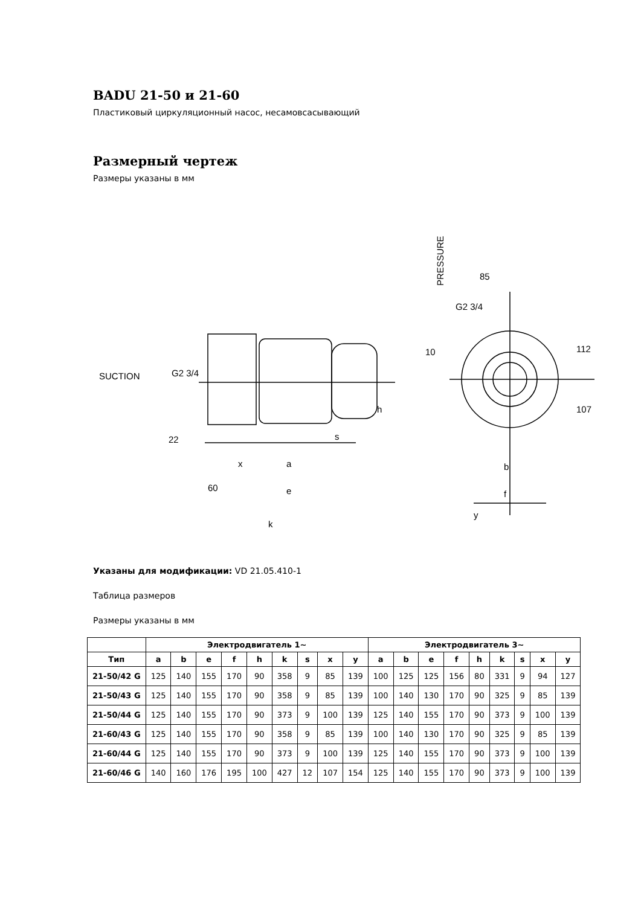BADU 21-50 и 21-60
Пластиковый циркуляционный насос, несамовсасывающий
Размерный чертеж
Размеры указаны в мм
SUCTION
PRESSURE
85
G2 3/4
10
112
107
G2 3/4
h
22
s
x
a
60
e
k
b
f
y
Указаны для модификации: VD 21.05.410-1
Таблица размеров
Размеры указаны в мм
| | Электродвигатель 1~ | | | | | | | | | Электродвигатель 3~ | | | | | | | | |
| --- | --- | --- | --- | --- | --- | --- | --- | --- | --- | --- | --- | --- | --- | --- | --- | --- | --- | --- |
| Тип | a | b | e | f | h | k | s | x | y | a | b | e | f | h | k | s | x | y |
| 21-50/42 G | 125 | 140 | 155 | 170 | 90 | 358 | 9 | 85 | 139 | 100 | 125 | 125 | 156 | 80 | 331 | 9 | 94 | 127 |
| 21-50/43 G | 125 | 140 | 155 | 170 | 90 | 358 | 9 | 85 | 139 | 100 | 140 | 130 | 170 | 90 | 325 | 9 | 85 | 139 |
| 21-50/44 G | 125 | 140 | 155 | 170 | 90 | 373 | 9 | 100 | 139 | 125 | 140 | 155 | 170 | 90 | 373 | 9 | 100 | 139 |
| 21-60/43 G | 125 | 140 | 155 | 170 | 90 | 358 | 9 | 85 | 139 | 100 | 140 | 130 | 170 | 90 | 325 | 9 | 85 | 139 |
| 21-60/44 G | 125 | 140 | 155 | 170 | 90 | 373 | 9 | 100 | 139 | 125 | 140 | 155 | 170 | 90 | 373 | 9 | 100 | 139 |
| 21-60/46 G | 140 | 160 | 176 | 195 | 100 | 427 | 12 | 107 | 154 | 125 | 140 | 155 | 170 | 90 | 373 | 9 | 100 | 139 |